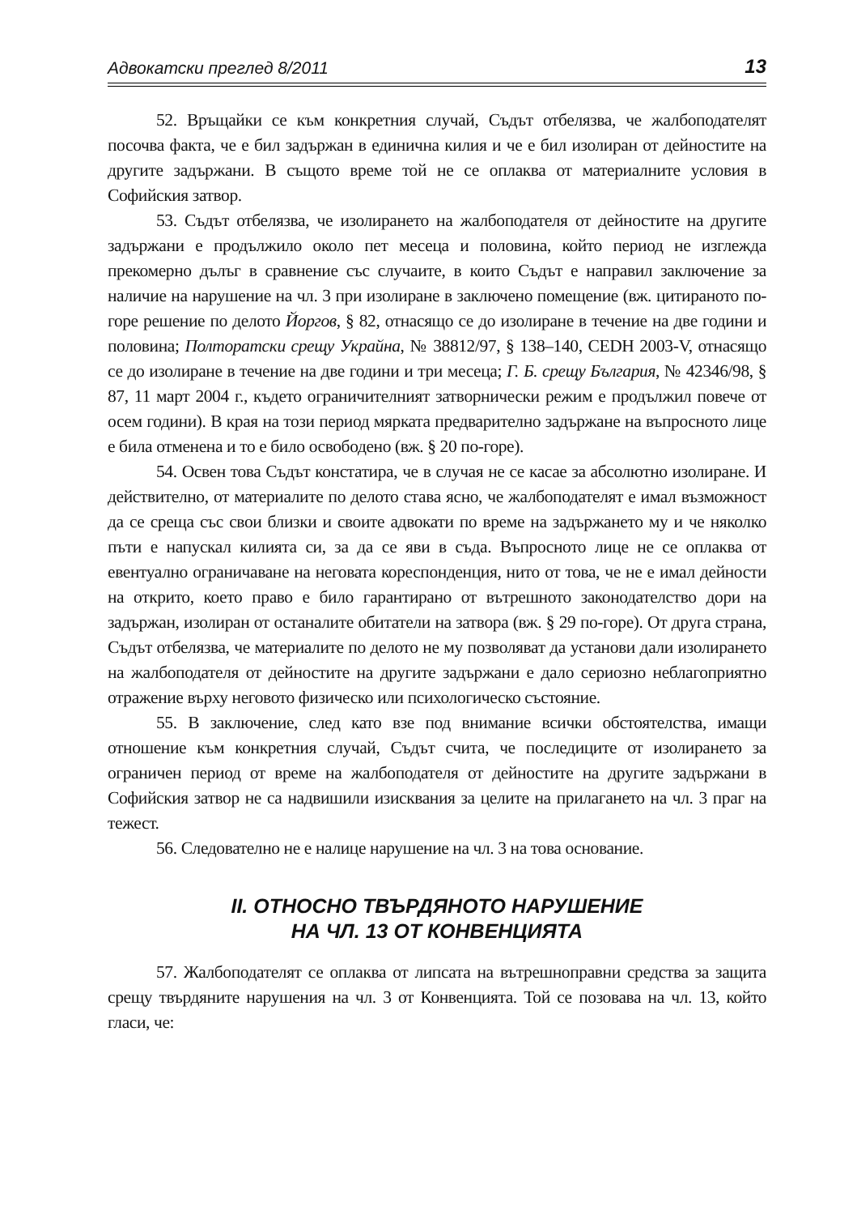Адвокатски преглед 8/2011 13
52. Връщайки се към конкретния случай, Съдът отбелязва, че жалбоподателят посочва факта, че е бил задържан в единична килия и че е бил изолиран от дейностите на другите задържани. В същото време той не се оплаква от материалните условия в Софийския затвор.
53. Съдът отбелязва, че изолирането на жалбоподателя от дейностите на другите задържани е продължило около пет месеца и половина, който период не изглежда прекомерно дълъг в сравнение със случаите, в които Съдът е направил заключение за наличие на нарушение на чл. 3 при изолиране в заключено помещение (вж. цитираното по-горе решение по делото Йоргов, § 82, отнасящо се до изолиране в течение на две години и половина; Полторатски срещу Украйна, № 38812/97, § 138–140, CEDH 2003-V, отнасящо се до изолиране в течение на две години и три месеца; Г. Б. срещу България, № 42346/98, § 87, 11 март 2004 г., където ограничителният затворнически режим е продължил повече от осем години). В края на този период мярката предварително задържане на въпросното лице е била отменена и то е било освободено (вж. § 20 по-горе).
54. Освен това Съдът констатира, че в случая не се касае за абсолютно изолиране. И действително, от материалите по делото става ясно, че жалбоподателят е имал възможност да се среща със свои близки и своите адвокати по време на задържането му и че няколко пъти е напускал килията си, за да се яви в съда. Въпросното лице не се оплаква от евентуално ограничаване на неговата кореспонденция, нито от това, че не е имал дейности на открито, което право е било гарантирано от вътрешното законодателство дори на задържан, изолиран от останалите обитатели на затвора (вж. § 29 по-горе). От друга страна, Съдът отбелязва, че материалите по делото не му позволяват да установи дали изолирането на жалбоподателя от дейностите на другите задържани е дало сериозно неблагоприятно отражение върху неговото физическо или психологическо състояние.
55. В заключение, след като взе под внимание всички обстоятелства, имащи отношение към конкретния случай, Съдът счита, че последиците от изолирането за ограничен период от време на жалбоподателя от дейностите на другите задържани в Софийския затвор не са надвишили изисквания за целите на прилагането на чл. 3 праг на тежест.
56. Следователно не е налице нарушение на чл. 3 на това основание.
II. ОТНОСНО ТВЪРДЯНОТО НАРУШЕНИЕ
НА ЧЛ. 13 ОТ КОНВЕНЦИЯТА
57. Жалбоподателят се оплаква от липсата на вътрешноправни средства за защита срещу твърдяните нарушения на чл. 3 от Конвенцията. Той се позовава на чл. 13, който гласи, че: